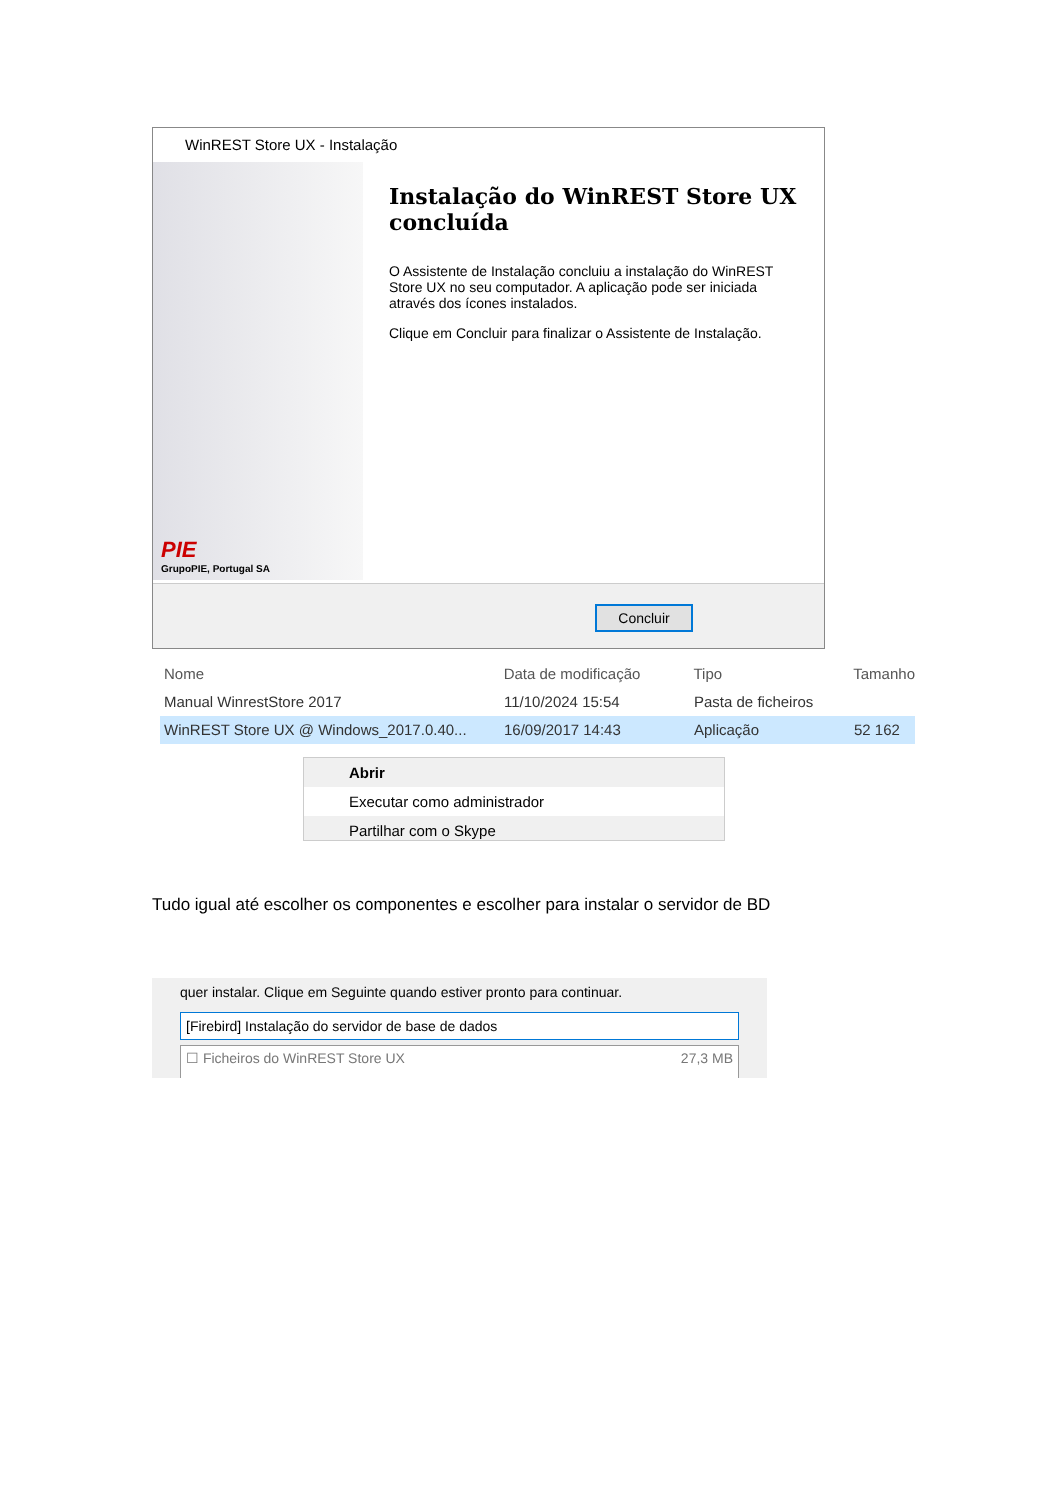WinREST Store UX - Instalação
PIE
GrupoPIE, Portugal SA
Instalação do WinREST Store UX concluída
O Assistente de Instalação concluiu a instalação do WinREST Store UX no seu computador. A aplicação pode ser iniciada através dos ícones instalados.
Clique em Concluir para finalizar o Assistente de Instalação.
Concluir
Nome Data de modificação Tipo Tamanho
Manual WinrestStore 2017 11/10/2024 15:54 Pasta de ficheiros
WinREST Store UX @ Windows_2017.0.40... 16/09/2017 14:43 Aplicação 52 162
Abrir
Executar como administrador
Partilhar com o Skype
Tudo igual até escolher os componentes e escolher para instalar o servidor de BD
quer instalar. Clique em Seguinte quando estiver pronto para continuar.
[Firebird] Instalação do servidor de base de dados
☐ Ficheiros do WinREST Store UX 27,3 MB